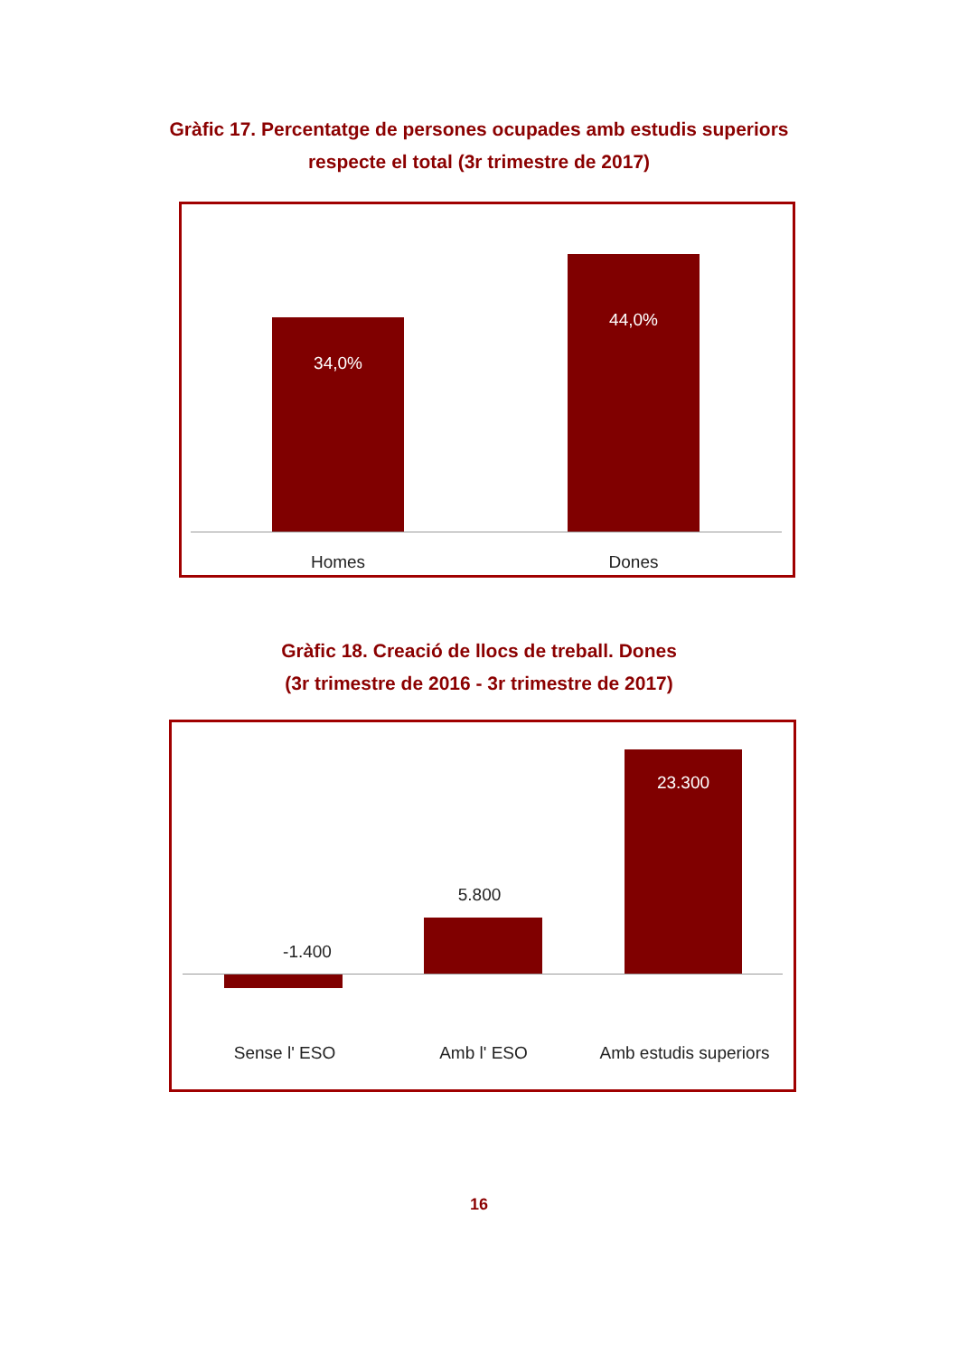Gràfic 17. Percentatge de persones ocupades amb estudis superiors
respecte el total (3r trimestre de 2017)
34,0%
44,0%
Homes Dones
Gràfic 18. Creació de llocs de treball. Dones
(3r trimestre de 2016 - 3r trimestre de 2017)
-1.400
5.800
23.300
Sense l' ESO Amb l' ESO
Amb estudis superiors
16